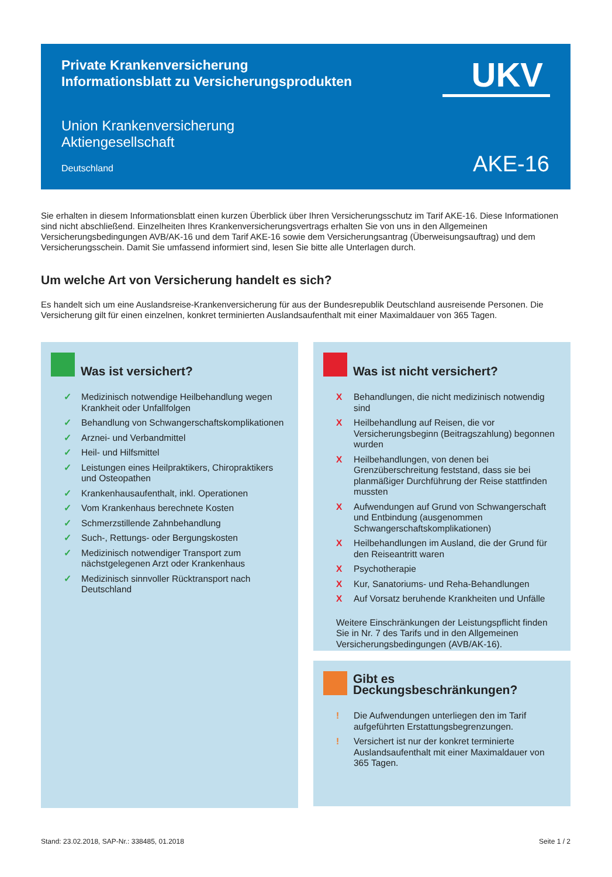Private Krankenversicherung
Informationsblatt zu Versicherungsprodukten
UKV
Union Krankenversicherung
Aktiengesellschaft
Deutschland
AKE-16
Sie erhalten in diesem Informationsblatt einen kurzen Überblick über Ihren Versicherungsschutz im Tarif AKE-16. Diese Informationen sind nicht abschließend. Einzelheiten Ihres Krankenversicherungsvertrags erhalten Sie von uns in den Allgemeinen Versicherungsbedingungen AVB/AK-16 und dem Tarif AKE-16 sowie dem Versicherungsantrag (Überweisungsauftrag) und dem Versicherungsschein. Damit Sie umfassend informiert sind, lesen Sie bitte alle Unterlagen durch.
Um welche Art von Versicherung handelt es sich?
Es handelt sich um eine Auslandsreise-Krankenversicherung für aus der Bundesrepublik Deutschland ausreisende Personen. Die Versicherung gilt für einen einzelnen, konkret terminierten Auslandsaufenthalt mit einer Maximaldauer von 365 Tagen.
Was ist versichert?
✓ Medizinisch notwendige Heilbehandlung wegen Krankheit oder Unfallfolgen
✓ Behandlung von Schwangerschaftskomplikationen
✓ Arznei- und Verbandmittel
✓ Heil- und Hilfsmittel
✓ Leistungen eines Heilpraktikers, Chiropraktikers und Osteopathen
✓ Krankenhausaufenthalt, inkl. Operationen
✓ Vom Krankenhaus berechnete Kosten
✓ Schmerzstillende Zahnbehandlung
✓ Such-, Rettungs- oder Bergungskosten
✓ Medizinisch notwendiger Transport zum nächstgelegenen Arzt oder Krankenhaus
✓ Medizinisch sinnvoller Rücktransport nach Deutschland
Was ist nicht versichert?
X Behandlungen, die nicht medizinisch notwendig sind
X Heilbehandlung auf Reisen, die vor Versicherungsbeginn (Beitragszahlung) begonnen wurden
X Heilbehandlungen, von denen bei Grenzüberschreitung feststand, dass sie bei planmäßiger Durchführung der Reise stattfinden mussten
X Aufwendungen auf Grund von Schwangerschaft und Entbindung (ausgenommen Schwangerschaftskomplikationen)
X Heilbehandlungen im Ausland, die der Grund für den Reiseantritt waren
X Psychotherapie
X Kur, Sanatoriums- und Reha-Behandlungen
X Auf Vorsatz beruhende Krankheiten und Unfälle
Weitere Einschränkungen der Leistungspflicht finden Sie in Nr. 7 des Tarifs und in den Allgemeinen Versicherungsbedingungen (AVB/AK-16).
Gibt es Deckungsbeschränkungen?
! Die Aufwendungen unterliegen den im Tarif aufgeführten Erstattungsbegrenzungen.
! Versichert ist nur der konkret terminierte Auslandsaufenthalt mit einer Maximaldauer von 365 Tagen.
Stand: 23.02.2018, SAP-Nr.: 338485, 01.2018 Seite 1 / 2